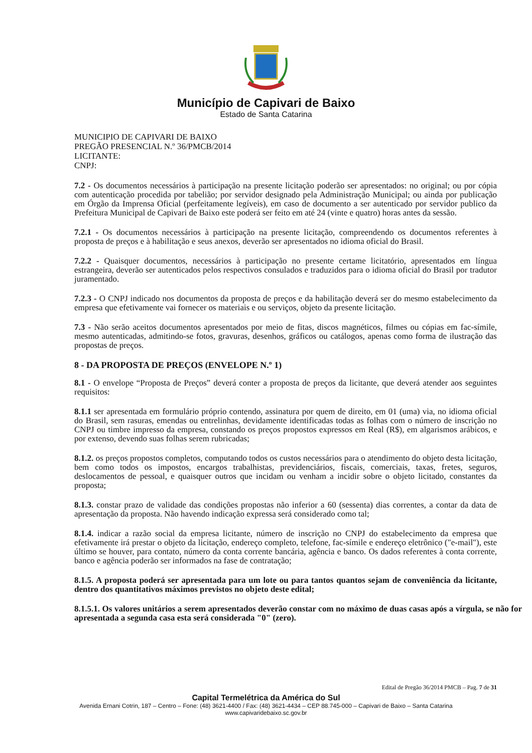Município de Capivari de Baixo
Estado de Santa Catarina
MUNICIPIO DE CAPIVARI DE BAIXO
PREGÃO PRESENCIAL N.º 36/PMCB/2014
LICITANTE:
CNPJ:
7.2 - Os documentos necessários à participação na presente licitação poderão ser apresentados: no original; ou por cópia com autenticação procedida por tabelião; por servidor designado pela Administração Municipal; ou ainda por publicação em Órgão da Imprensa Oficial (perfeitamente legíveis), em caso de documento a ser autenticado por servidor publico da Prefeitura Municipal de Capivari de Baixo este poderá ser feito em até 24 (vinte e quatro) horas antes da sessão.
7.2.1 - Os documentos necessários à participação na presente licitação, compreendendo os documentos referentes à proposta de preços e à habilitação e seus anexos, deverão ser apresentados no idioma oficial do Brasil.
7.2.2 - Quaisquer documentos, necessários à participação no presente certame licitatório, apresentados em língua estrangeira, deverão ser autenticados pelos respectivos consulados e traduzidos para o idioma oficial do Brasil por tradutor juramentado.
7.2.3 - O CNPJ indicado nos documentos da proposta de preços e da habilitação deverá ser do mesmo estabelecimento da empresa que efetivamente vai fornecer os materiais e ou serviços, objeto da presente licitação.
7.3 - Não serão aceitos documentos apresentados por meio de fitas, discos magnéticos, filmes ou cópias em fac-símile, mesmo autenticadas, admitindo-se fotos, gravuras, desenhos, gráficos ou catálogos, apenas como forma de ilustração das propostas de preços.
8 - DA PROPOSTA DE PREÇOS (ENVELOPE N.º 1)
8.1 - O envelope “Proposta de Preços” deverá conter a proposta de preços da licitante, que deverá atender aos seguintes requisitos:
8.1.1 ser apresentada em formulário próprio contendo, assinatura por quem de direito, em 01 (uma) via, no idioma oficial do Brasil, sem rasuras, emendas ou entrelinhas, devidamente identificadas todas as folhas com o número de inscrição no CNPJ ou timbre impresso da empresa, constando os preços propostos expressos em Real (R$), em algarismos arábicos, e por extenso, devendo suas folhas serem rubricadas;
8.1.2. os preços propostos completos, computando todos os custos necessários para o atendimento do objeto desta licitação, bem como todos os impostos, encargos trabalhistas, previdenciários, fiscais, comerciais, taxas, fretes, seguros, deslocamentos de pessoal, e quaisquer outros que incidam ou venham a incidir sobre o objeto licitado, constantes da proposta;
8.1.3. constar prazo de validade das condições propostas não inferior a 60 (sessenta) dias correntes, a contar da data de apresentação da proposta. Não havendo indicação expressa será considerado como tal;
8.1.4. indicar a razão social da empresa licitante, número de inscrição no CNPJ do estabelecimento da empresa que efetivamente irá prestar o objeto da licitação, endereço completo, telefone, fac-símile e endereço eletrônico ("e-mail"), este último se houver, para contato, número da conta corrente bancária, agência e banco. Os dados referentes à conta corrente, banco e agência poderão ser informados na fase de contratação;
8.1.5. A proposta poderá ser apresentada para um lote ou para tantos quantos sejam de conveniência da licitante, dentro dos quantitativos máximos previstos no objeto deste edital;
8.1.5.1. Os valores unitários a serem apresentados deverão constar com no máximo de duas casas após a vírgula, se não for apresentada a segunda casa esta será considerada "0" (zero).
Edital de Pregão 36/2014 PMCB – Pag. 7 de 31
Capital Termelétrica da América do Sul
Avenida Ernani Cotrin, 187 – Centro – Fone: (48) 3621-4400 / Fax: (48) 3621-4434 – CEP 88.745-000 – Capivari de Baixo – Santa Catarina
www.capivaridebaixo.sc.gov.br